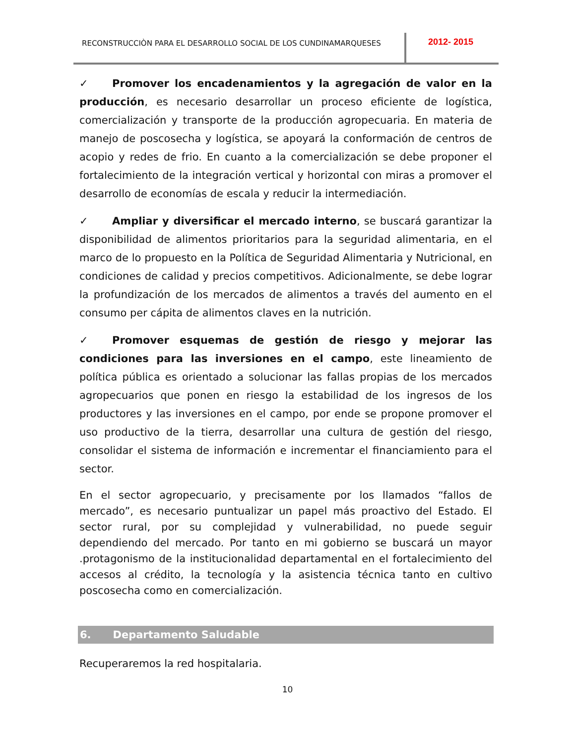RECONSTRUCCIÒN PARA EL DESARROLLO SOCIAL DE LOS CUNDINAMARQUESES
2012- 2015
✓ Promover los encadenamientos y la agregación de valor en la producción, es necesario desarrollar un proceso eficiente de logística, comercialización y transporte de la producción agropecuaria. En materia de manejo de poscosecha y logística, se apoyará la conformación de centros de acopio y redes de frio. En cuanto a la comercialización se debe proponer el fortalecimiento de la integración vertical y horizontal con miras a promover el desarrollo de economías de escala y reducir la intermediación.
✓ Ampliar y diversificar el mercado interno, se buscará garantizar la disponibilidad de alimentos prioritarios para la seguridad alimentaria, en el marco de lo propuesto en la Política de Seguridad Alimentaria y Nutricional, en condiciones de calidad y precios competitivos. Adicionalmente, se debe lograr la profundización de los mercados de alimentos a través del aumento en el consumo per cápita de alimentos claves en la nutrición.
✓ Promover esquemas de gestión de riesgo y mejorar las condiciones para las inversiones en el campo, este lineamiento de política pública es orientado a solucionar las fallas propias de los mercados agropecuarios que ponen en riesgo la estabilidad de los ingresos de los productores y las inversiones en el campo, por ende se propone promover el uso productivo de la tierra, desarrollar una cultura de gestión del riesgo, consolidar el sistema de información e incrementar el financiamiento para el sector.
En el sector agropecuario, y precisamente por los llamados “fallos de mercado”, es necesario puntualizar un papel más proactivo del Estado. El sector rural, por su complejidad y vulnerabilidad, no puede seguir dependiendo del mercado. Por tanto en mi gobierno se buscará un mayor .protagonismo de la institucionalidad departamental en el fortalecimiento del accesos al crédito, la tecnología y la asistencia técnica tanto en cultivo poscosecha como en comercialización.
6. Departamento Saludable
Recuperaremos la red hospitalaria.
10